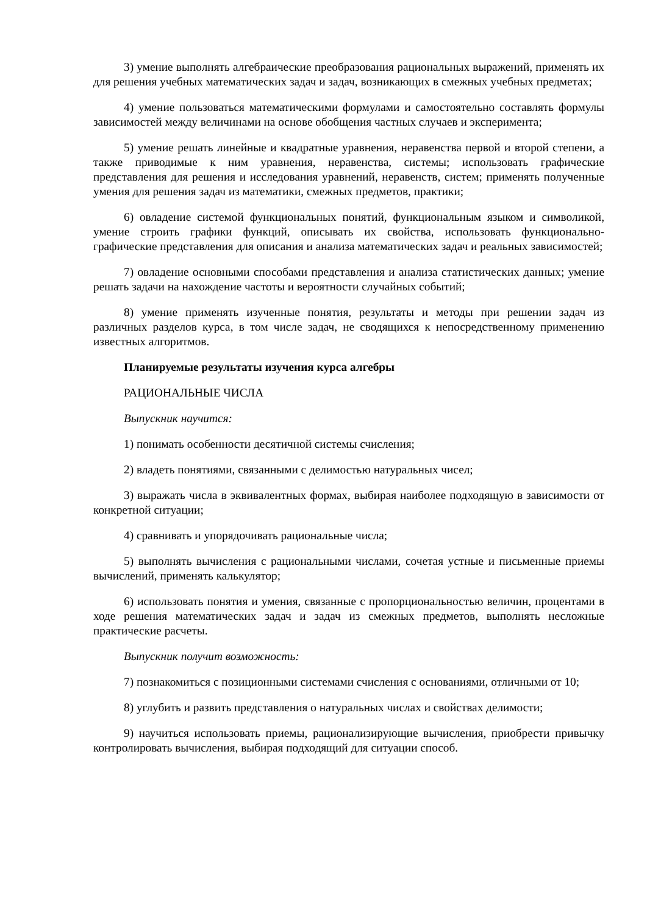3) умение выполнять алгебраические преобразования рациональных выражений, применять их для решения учебных математических задач и задач, возникающих в смежных учебных предметах;
4) умение пользоваться математическими формулами и самостоятельно составлять формулы зависимостей между величинами на основе обобщения частных случаев и эксперимента;
5) умение решать линейные и квадратные уравнения, неравенства первой и второй степени, а также приводимые к ним уравнения, неравенства, системы; использовать графические представления для решения и исследования уравнений, неравенств, систем; применять полученные умения для решения задач из математики, смежных предметов, практики;
6) овладение системой функциональных понятий, функциональным языком и символикой, умение строить графики функций, описывать их свойства, использовать функционально-графические представления для описания и анализа математических задач и реальных зависимостей;
7) овладение основными способами представления и анализа статистических данных; умение решать задачи на нахождение частоты и вероятности случайных событий;
8) умение применять изученные понятия, результаты и методы при решении задач из различных разделов курса, в том числе задач, не сводящихся к непосредственному применению известных алгоритмов.
Планируемые результаты изучения курса алгебры
РАЦИОНАЛЬНЫЕ ЧИСЛА
Выпускник научится:
1) понимать особенности десятичной системы счисления;
2) владеть понятиями, связанными с делимостью натуральных чисел;
3) выражать числа в эквивалентных формах, выбирая наиболее подходящую в зависимости от конкретной ситуации;
4) сравнивать и упорядочивать рациональные числа;
5) выполнять вычисления с рациональными числами, сочетая устные и письменные приемы вычислений, применять калькулятор;
6) использовать понятия и умения, связанные с пропорциональностью величин, процентами в ходе решения математических задач и задач из смежных предметов, выполнять несложные практические расчеты.
Выпускник получит возможность:
7) познакомиться с позиционными системами счисления с основаниями, отличными от 10;
8) углубить и развить представления о натуральных числах и свойствах делимости;
9) научиться использовать приемы, рационализирующие вычисления, приобрести привычку контролировать вычисления, выбирая подходящий для ситуации способ.